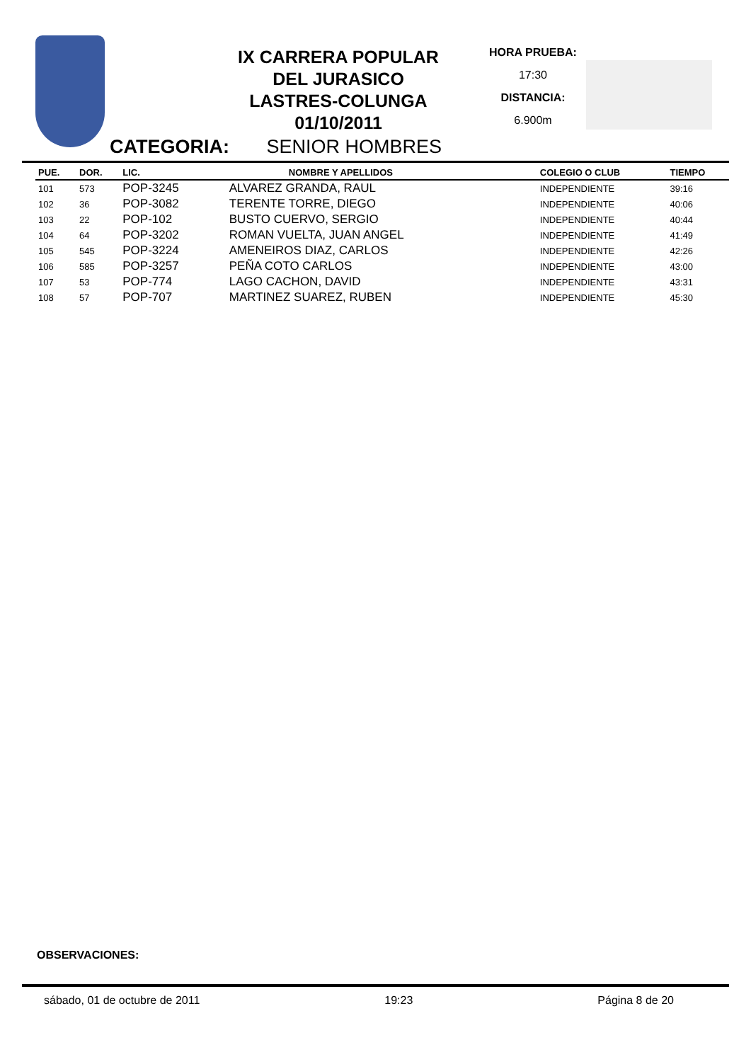IX CARRERA POPULAR
DEL JURASICO
LASTRES-COLUNGA
01/10/2011
HORA PRUEBA:
17:30
DISTANCIA:
6.900m
CATEGORIA: SENIOR HOMBRES
| PUE. | DOR. | LIC. NOMBRE Y APELLIDOS | | COLEGIO O CLUB | TIEMPO |
| --- | --- | --- | --- | --- | --- |
| 101 | 573 | POP-3245 | ALVAREZ GRANDA, RAUL | INDEPENDIENTE | 39:16 |
| 102 | 36 | POP-3082 | TERENTE TORRE, DIEGO | INDEPENDIENTE | 40:06 |
| 103 | 22 | POP-102 | BUSTO CUERVO, SERGIO | INDEPENDIENTE | 40:44 |
| 104 | 64 | POP-3202 | ROMAN VUELTA, JUAN ANGEL | INDEPENDIENTE | 41:49 |
| 105 | 545 | POP-3224 | AMENEIROS DIAZ, CARLOS | INDEPENDIENTE | 42:26 |
| 106 | 585 | POP-3257 | PEÑA COTO CARLOS | INDEPENDIENTE | 43:00 |
| 107 | 53 | POP-774 | LAGO CACHON, DAVID | INDEPENDIENTE | 43:31 |
| 108 | 57 | POP-707 | MARTINEZ SUAREZ, RUBEN | INDEPENDIENTE | 45:30 |
OBSERVACIONES:
sábado, 01 de octubre de 2011 19:23 Página 8 de 20